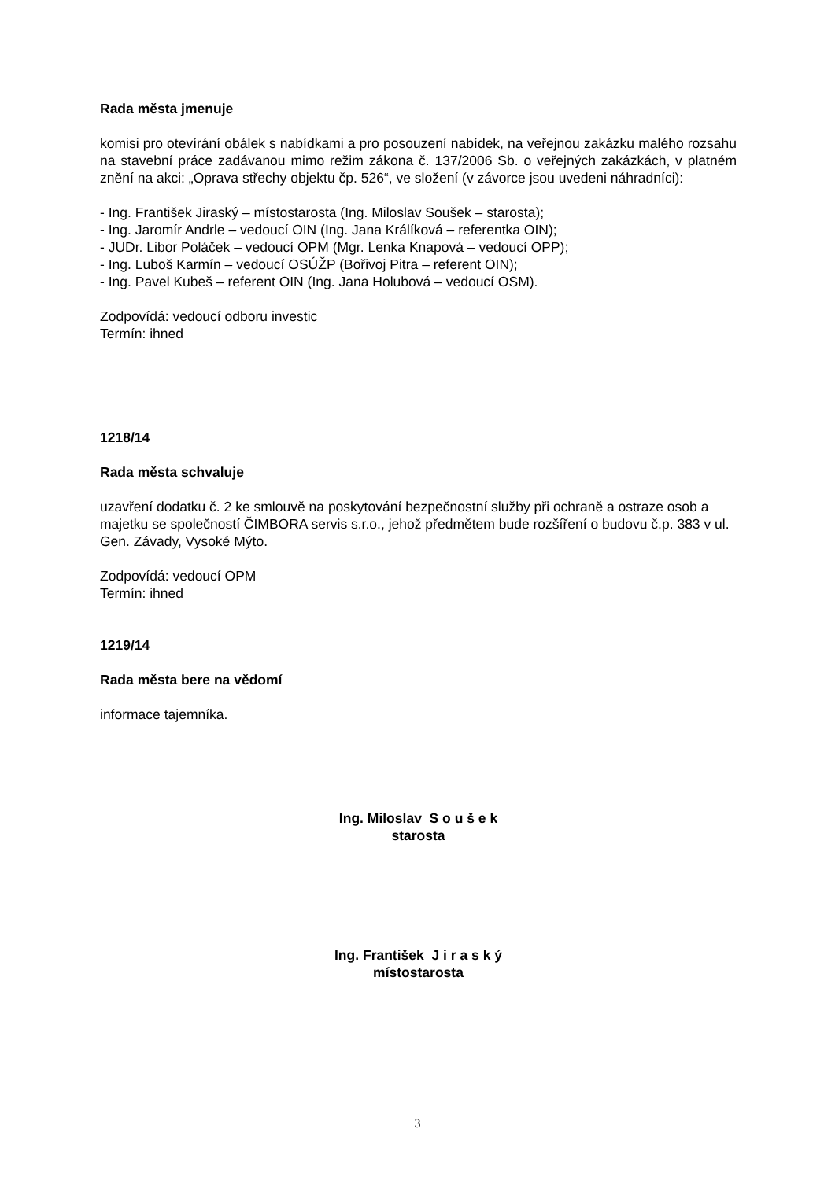Rada města jmenuje
komisi pro otevírání obálek s nabídkami a pro posouzení nabídek, na veřejnou zakázku malého rozsahu na stavební práce zadávanou mimo režim zákona č. 137/2006 Sb. o veřejných zakázkách, v platném znění na akci: „Oprava střechy objektu čp. 526“, ve složení (v závorce jsou uvedeni náhradníci):
- Ing. František Jiraský – místostarosta (Ing. Miloslav Soušek – starosta);
- Ing. Jaromír Andrle – vedoucí OIN (Ing. Jana Králíková – referentka OIN);
- JUDr. Libor Poláček – vedoucí OPM (Mgr. Lenka Knapová – vedoucí OPP);
- Ing. Luboš Karmín – vedoucí OSÚŽP (Bořivoj Pitra – referent OIN);
- Ing. Pavel Kubeš – referent OIN (Ing. Jana Holubová – vedoucí OSM).
Zodpovídá: vedoucí odboru investic
Termín: ihned
1218/14
Rada města schvaluje
uzavření dodatku č. 2 ke smlouvě na poskytování bezpečnostní služby při ochraně a ostraze osob a majetku se společností ČIMBORA servis s.r.o., jehož předmětem bude rozšíření o budovu č.p. 383 v ul. Gen. Závady, Vysoké Mýto.
Zodpovídá: vedoucí OPM
Termín: ihned
1219/14
Rada města bere na vědomí
informace tajemníka.
Ing. Miloslav S o u š e k
starosta
Ing. František J i r a s k ý
místostarosta
3